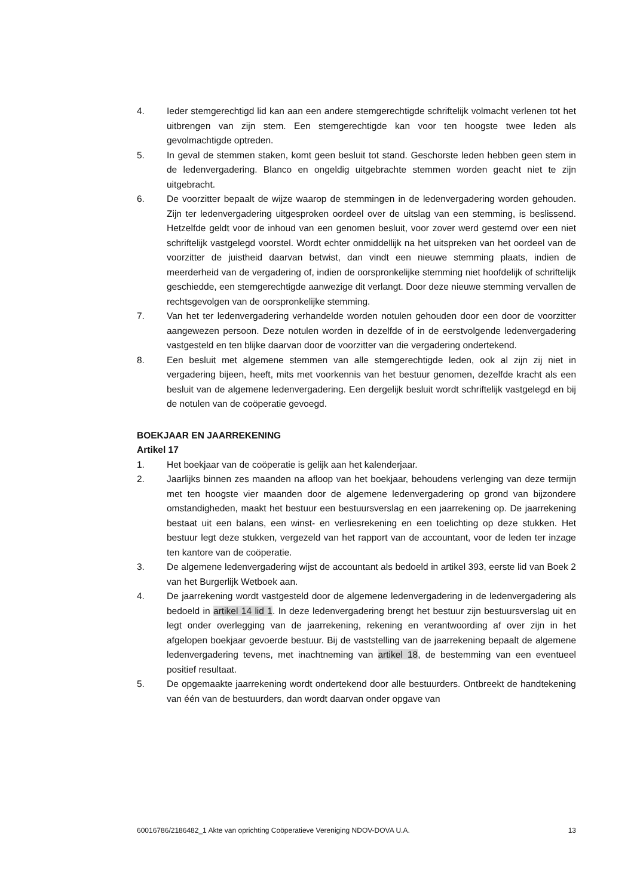4. Ieder stemgerechtigd lid kan aan een andere stemgerechtigde schriftelijk volmacht verlenen tot het uitbrengen van zijn stem. Een stemgerechtigde kan voor ten hoogste twee leden als gevolmachtigde optreden.
5. In geval de stemmen staken, komt geen besluit tot stand. Geschorste leden hebben geen stem in de ledenvergadering. Blanco en ongeldig uitgebrachte stemmen worden geacht niet te zijn uitgebracht.
6. De voorzitter bepaalt de wijze waarop de stemmingen in de ledenvergadering worden gehouden. Zijn ter ledenvergadering uitgesproken oordeel over de uitslag van een stemming, is beslissend. Hetzelfde geldt voor de inhoud van een genomen besluit, voor zover werd gestemd over een niet schriftelijk vastgelegd voorstel. Wordt echter onmiddellijk na het uitspreken van het oordeel van de voorzitter de juistheid daarvan betwist, dan vindt een nieuwe stemming plaats, indien de meerderheid van de vergadering of, indien de oorspronkelijke stemming niet hoofdelijk of schriftelijk geschiedde, een stemgerechtigde aanwezige dit verlangt. Door deze nieuwe stemming vervallen de rechtsgevolgen van de oorspronkelijke stemming.
7. Van het ter ledenvergadering verhandelde worden notulen gehouden door een door de voorzitter aangewezen persoon. Deze notulen worden in dezelfde of in de eerstvolgende ledenvergadering vastgesteld en ten blijke daarvan door de voorzitter van die vergadering ondertekend.
8. Een besluit met algemene stemmen van alle stemgerechtigde leden, ook al zijn zij niet in vergadering bijeen, heeft, mits met voorkennis van het bestuur genomen, dezelfde kracht als een besluit van de algemene ledenvergadering. Een dergelijk besluit wordt schriftelijk vastgelegd en bij de notulen van de coöperatie gevoegd.
BOEKJAAR EN JAARREKENING
Artikel 17
1. Het boekjaar van de coöperatie is gelijk aan het kalenderjaar.
2. Jaarlijks binnen zes maanden na afloop van het boekjaar, behoudens verlenging van deze termijn met ten hoogste vier maanden door de algemene ledenvergadering op grond van bijzondere omstandigheden, maakt het bestuur een bestuursverslag en een jaarrekening op. De jaarrekening bestaat uit een balans, een winst- en verliesrekening en een toelichting op deze stukken. Het bestuur legt deze stukken, vergezeld van het rapport van de accountant, voor de leden ter inzage ten kantore van de coöperatie.
3. De algemene ledenvergadering wijst de accountant als bedoeld in artikel 393, eerste lid van Boek 2 van het Burgerlijk Wetboek aan.
4. De jaarrekening wordt vastgesteld door de algemene ledenvergadering in de ledenvergadering als bedoeld in artikel 14 lid 1. In deze ledenvergadering brengt het bestuur zijn bestuursverslag uit en legt onder overlegging van de jaarrekening, rekening en verantwoording af over zijn in het afgelopen boekjaar gevoerde bestuur. Bij de vaststelling van de jaarrekening bepaalt de algemene ledenvergadering tevens, met inachtneming van artikel 18, de bestemming van een eventueel positief resultaat.
5. De opgemaakte jaarrekening wordt ondertekend door alle bestuurders. Ontbreekt de handtekening van één van de bestuurders, dan wordt daarvan onder opgave van
60016786/2186482_1 Akte van oprichting Coöperatieve Vereniging NDOV-DOVA U.A. 13